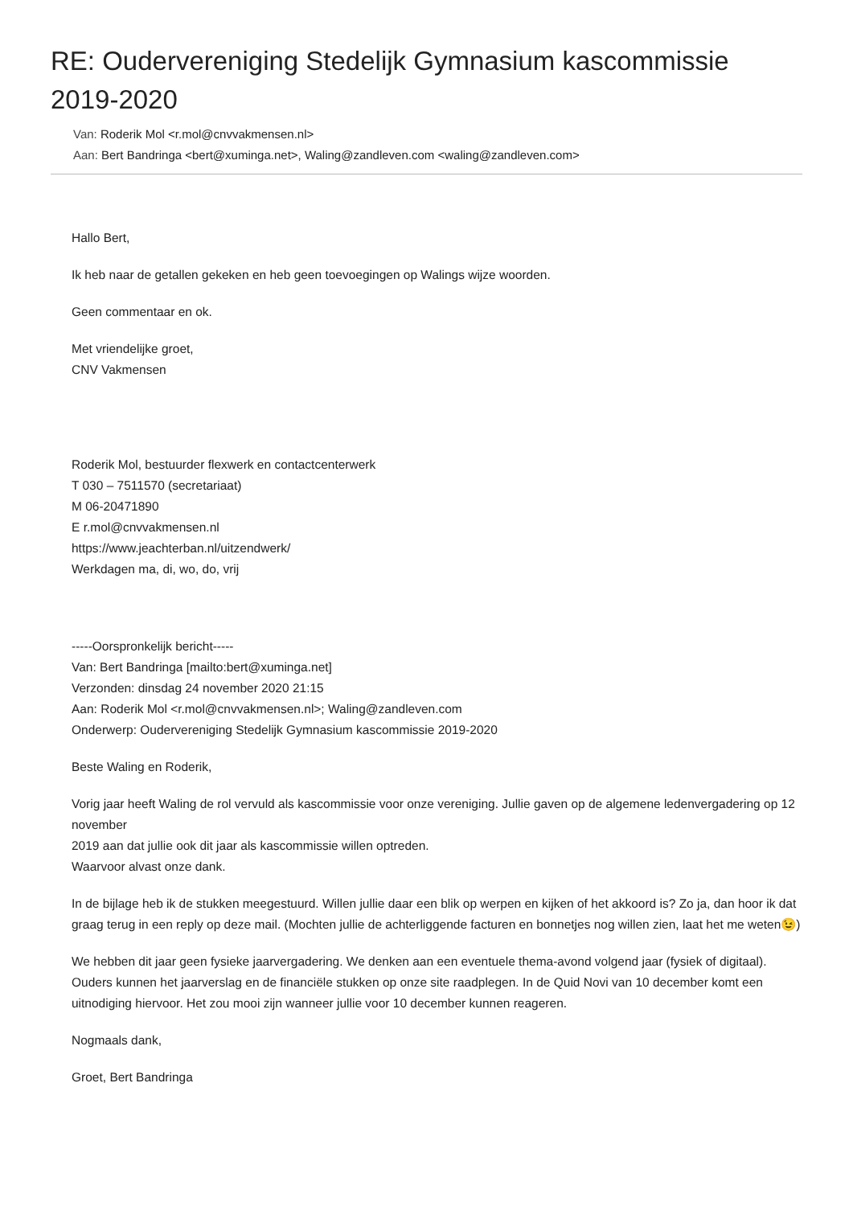RE: Oudervereniging Stedelijk Gymnasium kascommissie 2019-2020
Van: Roderik Mol <r.mol@cnvvakmensen.nl>
Aan: Bert Bandringa <bert@xuminga.net>, Waling@zandleven.com <waling@zandleven.com>
Hallo Bert,
Ik heb naar de getallen gekeken en heb geen toevoegingen op Walings wijze woorden.
Geen commentaar en ok.
Met vriendelijke groet,
CNV Vakmensen
Roderik Mol, bestuurder flexwerk en contactcenterwerk
T 030 – 7511570 (secretariaat)
M 06-20471890
E r.mol@cnvvakmensen.nl
https://www.jeachterban.nl/uitzendwerk/
Werkdagen ma, di, wo, do, vrij
-----Oorspronkelijk bericht-----
Van: Bert Bandringa [mailto:bert@xuminga.net]
Verzonden: dinsdag 24 november 2020 21:15
Aan: Roderik Mol <r.mol@cnvvakmensen.nl>; Waling@zandleven.com
Onderwerp: Oudervereniging Stedelijk Gymnasium kascommissie 2019-2020
Beste Waling en Roderik,
Vorig jaar heeft Waling de rol vervuld als kascommissie voor onze vereniging. Jullie gaven op de algemene ledenvergadering op 12 november
2019 aan dat jullie ook dit jaar als kascommissie willen optreden.
Waarvoor alvast onze dank.
In de bijlage heb ik de stukken meegestuurd. Willen jullie daar een blik op werpen en kijken of het akkoord is? Zo ja, dan hoor ik dat graag terug in een reply op deze mail. (Mochten jullie de achterliggende facturen en bonnetjes nog willen zien, laat het me weten😉)
We hebben dit jaar geen fysieke jaarvergadering. We denken aan een eventuele thema-avond volgend jaar (fysiek of digitaal). Ouders kunnen het jaarverslag en de financiële stukken op onze site raadplegen. In de Quid Novi van 10 december komt een uitnodiging hiervoor. Het zou mooi zijn wanneer jullie voor 10 december kunnen reageren.
Nogmaals dank,
Groet, Bert Bandringa